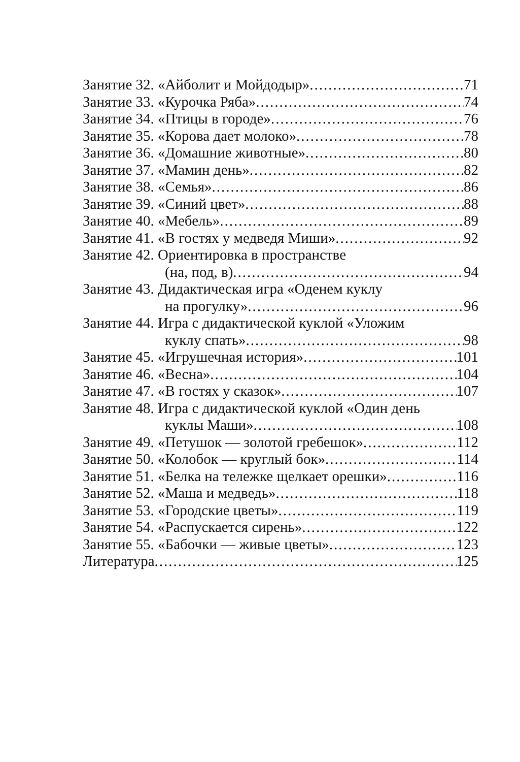Занятие 32. «Айболит и Мойдодыр» 71
Занятие 33. «Курочка Ряба» 74
Занятие 34. «Птицы в городе» 76
Занятие 35. «Корова дает молоко» 78
Занятие 36. «Домашние животные» 80
Занятие 37. «Мамин день» 82
Занятие 38. «Семья» 86
Занятие 39. «Синий цвет» 88
Занятие 40. «Мебель» 89
Занятие 41. «В гостях у медведя Миши» 92
Занятие 42. Ориентировка в пространстве
(на, под, в) 94
Занятие 43. Дидактическая игра «Оденем куклу
на прогулку» 96
Занятие 44. Игра с дидактической куклой «Уложим
куклу спать» 98
Занятие 45. «Игрушечная история» 101
Занятие 46. «Весна» 104
Занятие 47. «В гостях у сказок» 107
Занятие 48. Игра с дидактической куклой «Один день
куклы Маши» 108
Занятие 49. «Петушок — золотой гребешок» 112
Занятие 50. «Колобок — круглый бок» 114
Занятие 51. «Белка на тележке щелкает орешки» 116
Занятие 52. «Маша и медведь» 118
Занятие 53. «Городские цветы» 119
Занятие 54. «Распускается сирень» 122
Занятие 55. «Бабочки — живые цветы» 123
Литература 125